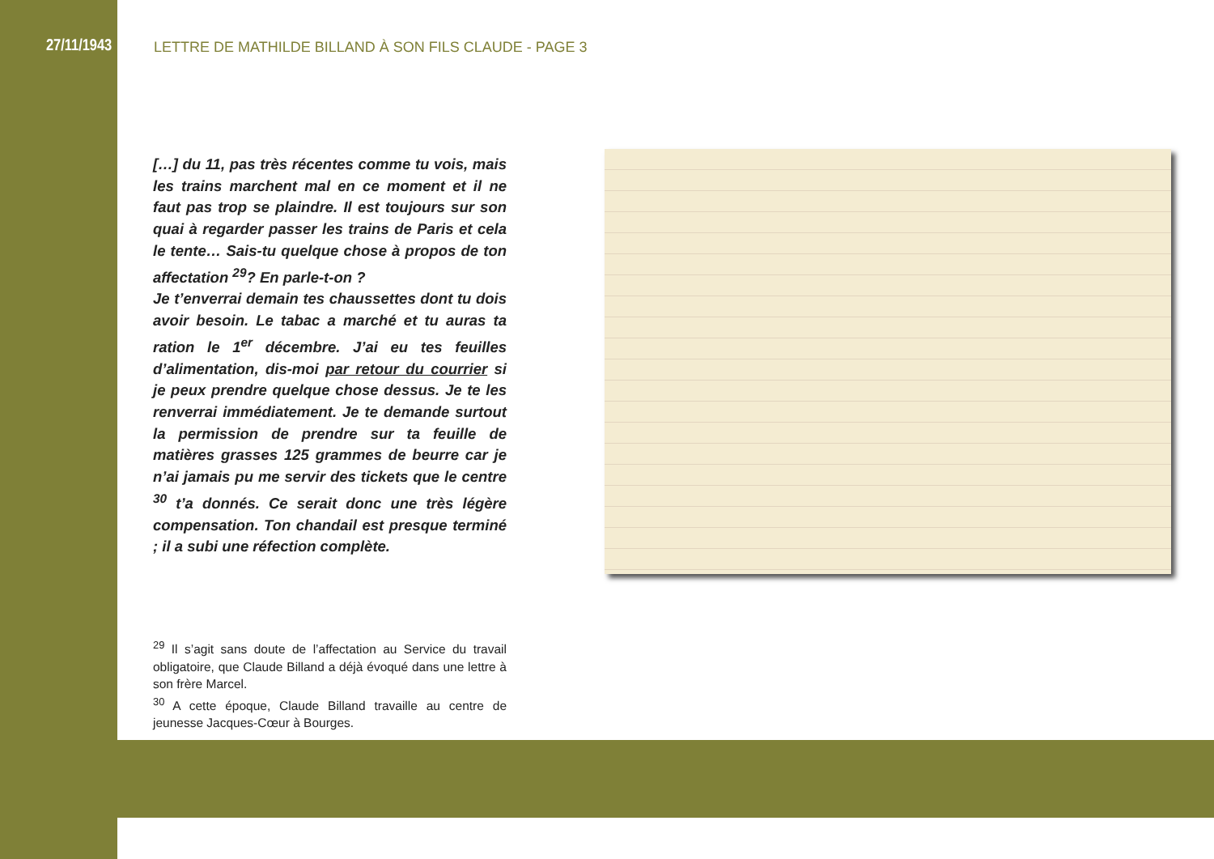27/11/1943
LETTRE DE MATHILDE BILLAND À SON FILS CLAUDE - PAGE 3
[…] du 11, pas très récentes comme tu vois, mais les trains marchent mal en ce moment et il ne faut pas trop se plaindre. Il est toujours sur son quai à regarder passer les trains de Paris et cela le tente… Sais-tu quelque chose à propos de ton affectation <sup>29</sup>? En parle-t-on ?
Je t’enverrai demain tes chaussettes dont tu dois avoir besoin. Le tabac a marché et tu auras ta ration le 1<sup>er</sup> décembre. J’ai eu tes feuilles d’alimentation, dis-moi par retour du courrier si je peux prendre quelque chose dessus. Je te les renverrai immédiatement. Je te demande surtout la permission de prendre sur ta feuille de matières grasses 125 grammes de beurre car je n’ai jamais pu me servir des tickets que le centre <sup>30</sup> t’a donnés. Ce serait donc une très légère compensation. Ton chandail est presque terminé ; il a subi une réfection complète.
<sup>29</sup> Il s’agit sans doute de l’affectation au Service du travail obligatoire, que Claude Billand a déjà évoqué dans une lettre à son frère Marcel.
<sup>30</sup> A cette époque, Claude Billand travaille au centre de jeunesse Jacques-Cœur à Bourges.